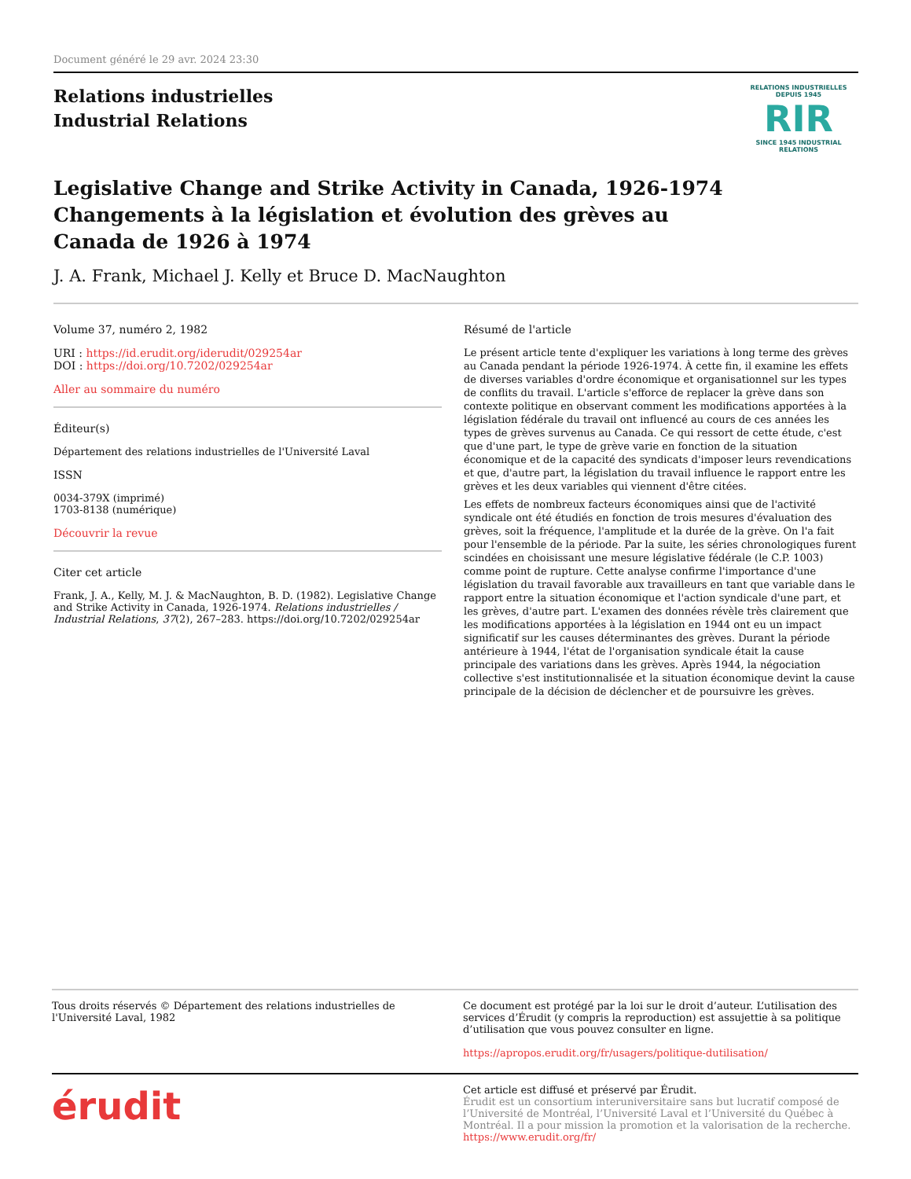Document généré le 29 avr. 2024 23:30
Relations industrielles
Industrial Relations
RELATIONS INDUSTRIELLES
DEPUIS 1945
RIR
SINCE 1945 INDUSTRIAL RELATIONS
Legislative Change and Strike Activity in Canada, 1926-1974
Changements à la législation et évolution des grèves au Canada de 1926 à 1974
J. A. Frank, Michael J. Kelly et Bruce D. MacNaughton
Volume 37, numéro 2, 1982
URI : https://id.erudit.org/iderudit/029254ar
DOI : https://doi.org/10.7202/029254ar
Aller au sommaire du numéro
Éditeur(s)
Département des relations industrielles de l'Université Laval
ISSN
0034-379X (imprimé)
1703-8138 (numérique)
Découvrir la revue
Citer cet article
Frank, J. A., Kelly, M. J. & MacNaughton, B. D. (1982). Legislative Change and Strike Activity in Canada, 1926-1974. Relations industrielles / Industrial Relations, 37(2), 267–283. https://doi.org/10.7202/029254ar
Résumé de l'article
Le présent article tente d'expliquer les variations à long terme des grèves au Canada pendant la période 1926-1974. À cette fin, il examine les effets de diverses variables d'ordre économique et organisationnel sur les types de conflits du travail. L'article s'efforce de replacer la grève dans son contexte politique en observant comment les modifications apportées à la législation fédérale du travail ont influencé au cours de ces années les types de grèves survenus au Canada. Ce qui ressort de cette étude, c'est que d'une part, le type de grève varie en fonction de la situation économique et de la capacité des syndicats d'imposer leurs revendications et que, d'autre part, la législation du travail influence le rapport entre les grèves et les deux variables qui viennent d'être citées.
Les effets de nombreux facteurs économiques ainsi que de l'activité syndicale ont été étudiés en fonction de trois mesures d'évaluation des grèves, soit la fréquence, l'amplitude et la durée de la grève. On l'a fait pour l'ensemble de la période. Par la suite, les séries chronologiques furent scindées en choisissant une mesure législative fédérale (le C.P. 1003) comme point de rupture. Cette analyse confirme l'importance d'une législation du travail favorable aux travailleurs en tant que variable dans le rapport entre la situation économique et l'action syndicale d'une part, et les grèves, d'autre part. L'examen des données révèle très clairement que les modifications apportées à la législation en 1944 ont eu un impact significatif sur les causes déterminantes des grèves. Durant la période antérieure à 1944, l'état de l'organisation syndicale était la cause principale des variations dans les grèves. Après 1944, la négociation collective s'est institutionnalisée et la situation économique devint la cause principale de la décision de déclencher et de poursuivre les grèves.
Tous droits réservés © Département des relations industrielles de l'Université Laval, 1982
Ce document est protégé par la loi sur le droit d’auteur. L’utilisation des services d’Érudit (y compris la reproduction) est assujettie à sa politique d’utilisation que vous pouvez consulter en ligne.
https://apropos.erudit.org/fr/usagers/politique-dutilisation/
érudit
Cet article est diffusé et préservé par Érudit.
Érudit est un consortium interuniversitaire sans but lucratif composé de l’Université de Montréal, l’Université Laval et l’Université du Québec à Montréal. Il a pour mission la promotion et la valorisation de la recherche.
https://www.erudit.org/fr/